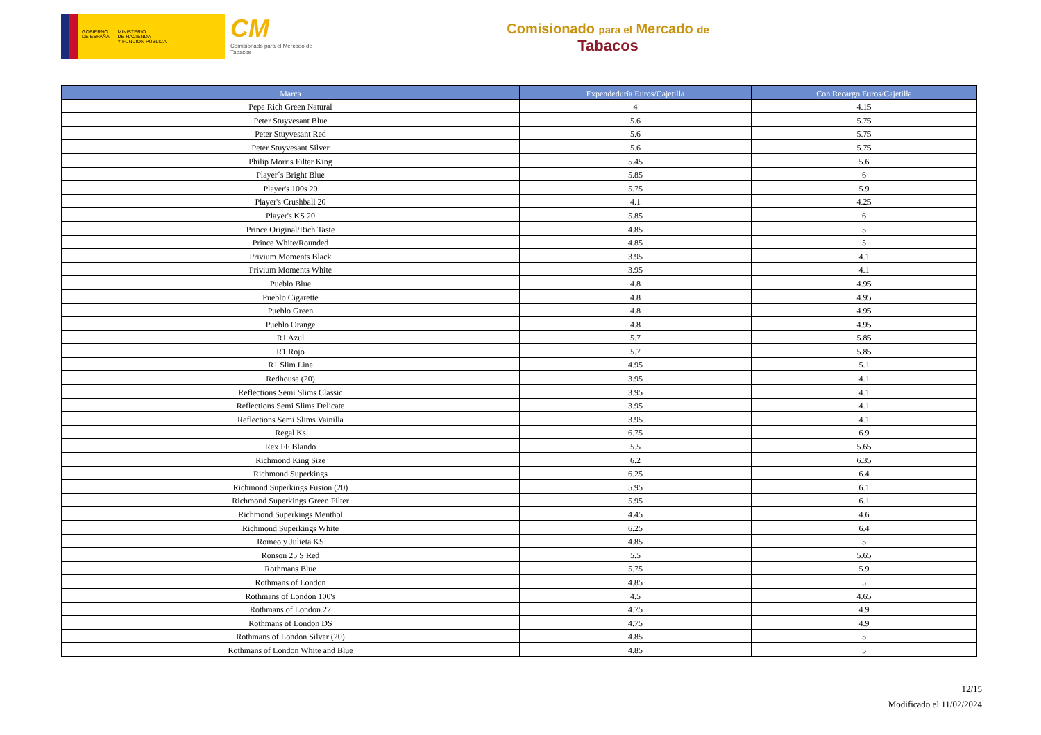GOBIERNO
DE ESPAÑA
MINISTERIO
DE HACIENDA
Y FUNCIÓN PÚBLICA
CM
Comisionado para el Mercado de Tabacos
Comisionado para el Mercado de
Tabacos
| Marca | Expendeduría Euros/Cajetilla | Con Recargo Euros/Cajetilla |
| --- | --- | --- |
| Pepe Rich Green Natural | 4 | 4.15 |
| Peter Stuyvesant Blue | 5.6 | 5.75 |
| Peter Stuyvesant Red | 5.6 | 5.75 |
| Peter Stuyvesant Silver | 5.6 | 5.75 |
| Philip Morris Filter King | 5.45 | 5.6 |
| Player´s Bright Blue | 5.85 | 6 |
| Player's 100s 20 | 5.75 | 5.9 |
| Player's Crushball 20 | 4.1 | 4.25 |
| Player's KS 20 | 5.85 | 6 |
| Prince Original/Rich Taste | 4.85 | 5 |
| Prince White/Rounded | 4.85 | 5 |
| Privium Moments Black | 3.95 | 4.1 |
| Privium Moments White | 3.95 | 4.1 |
| Pueblo Blue | 4.8 | 4.95 |
| Pueblo Cigarette | 4.8 | 4.95 |
| Pueblo Green | 4.8 | 4.95 |
| Pueblo Orange | 4.8 | 4.95 |
| R1 Azul | 5.7 | 5.85 |
| R1 Rojo | 5.7 | 5.85 |
| R1 Slim Line | 4.95 | 5.1 |
| Redhouse (20) | 3.95 | 4.1 |
| Reflections Semi Slims Classic | 3.95 | 4.1 |
| Reflections Semi Slims Delicate | 3.95 | 4.1 |
| Reflections Semi Slims Vainilla | 3.95 | 4.1 |
| Regal Ks | 6.75 | 6.9 |
| Rex FF Blando | 5.5 | 5.65 |
| Richmond King Size | 6.2 | 6.35 |
| Richmond Superkings | 6.25 | 6.4 |
| Richmond Superkings Fusion (20) | 5.95 | 6.1 |
| Richmond Superkings Green Filter | 5.95 | 6.1 |
| Richmond Superkings Menthol | 4.45 | 4.6 |
| Richmond Superkings White | 6.25 | 6.4 |
| Romeo y Julieta KS | 4.85 | 5 |
| Ronson 25 S Red | 5.5 | 5.65 |
| Rothmans Blue | 5.75 | 5.9 |
| Rothmans of London | 4.85 | 5 |
| Rothmans of London 100's | 4.5 | 4.65 |
| Rothmans of London 22 | 4.75 | 4.9 |
| Rothmans of London DS | 4.75 | 4.9 |
| Rothmans of London Silver (20) | 4.85 | 5 |
| Rothmans of London White and Blue | 4.85 | 5 |
12/15
Modificado el 11/02/2024